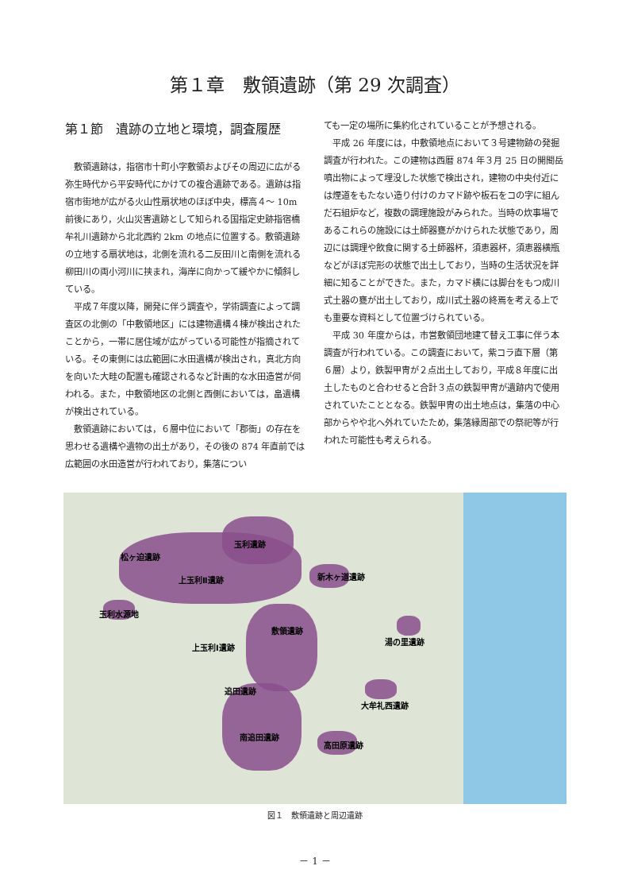第１章　敷領遺跡（第 29 次調査）
第１節　遺跡の立地と環境，調査履歴
敷領遺跡は，指宿市十町小字敷領およびその周辺に広がる弥生時代から平安時代にかけての複合遺跡である。遺跡は指宿市街地が広がる火山性扇状地のほぼ中央，標高４～ 10m 前後にあり，火山災害遺跡として知られる国指定史跡指宿橋牟礼川遺跡から北北西約 2km の地点に位置する。敷領遺跡の立地する扇状地は，北側を流れる二反田川と南側を流れる柳田川の両小河川に挟まれ，海岸に向かって緩やかに傾斜している。
平成７年度以降，開発に伴う調査や，学術調査によって調査区の北側の「中敷領地区」には建物遺構４棟が検出されたことから，一帯に居住域が広がっている可能性が指摘されている。その東側には広範囲に水田遺構が検出され，真北方向を向いた大畦の配置も確認されるなど計画的な水田造営が伺われる。また，中敷領地区の北側と西側においては，畠遺構が検出されている。
敷領遺跡においては，６層中位において「郡衙」の存在を思わせる遺構や遺物の出土があり，その後の 874 年直前では広範囲の水田造営が行われており，集落につい
ても一定の場所に集約化されていることが予想される。
平成 26 年度には，中敷領地点において３号建物跡の発掘調査が行われた。この建物は西暦 874 年３月 25 日の開聞岳噴出物によって埋没した状態で検出され，建物の中央付近には煙道をもたない造り付けのカマド跡や板石をコの字に組んだ石組炉など，複数の調理施設がみられた。当時の炊事場であるこれらの施設には土師器甕がかけられた状態であり，周辺には調理や飲食に関する土師器杯，須恵器杯，須恵器横瓶などがほぼ完形の状態で出土しており，当時の生活状況を詳細に知ることができた。また，カマド横には脚台をもつ成川式土器の甕が出土しており，成川式土器の終焉を考える上でも重要な資料として位置づけられている。
平成 30 年度からは，市営敷領団地建て替え工事に伴う本調査が行われている。この調査において，紫コラ直下層（第６層）より，鉄製甲冑が２点出土しており，平成８年度に出土したものと合わせると合計３点の鉄製甲冑が遺跡内で使用されていたこととなる。鉄製甲冑の出土地点は，集落の中心部からやや北へ外れていたため，集落縁周部での祭祀等が行われた可能性も考えられる。
松ヶ迫遺跡
玉利遺跡
上玉利Ⅱ遺跡 新木ヶ道遺跡
玉利水源地
敷領遺跡
上玉利Ⅰ遺跡
湯の里遺跡
追田遺跡
大牟礼西遺跡
南追田遺跡
高田原遺跡
図１　敷領遺跡と周辺遺跡
－ 1 －